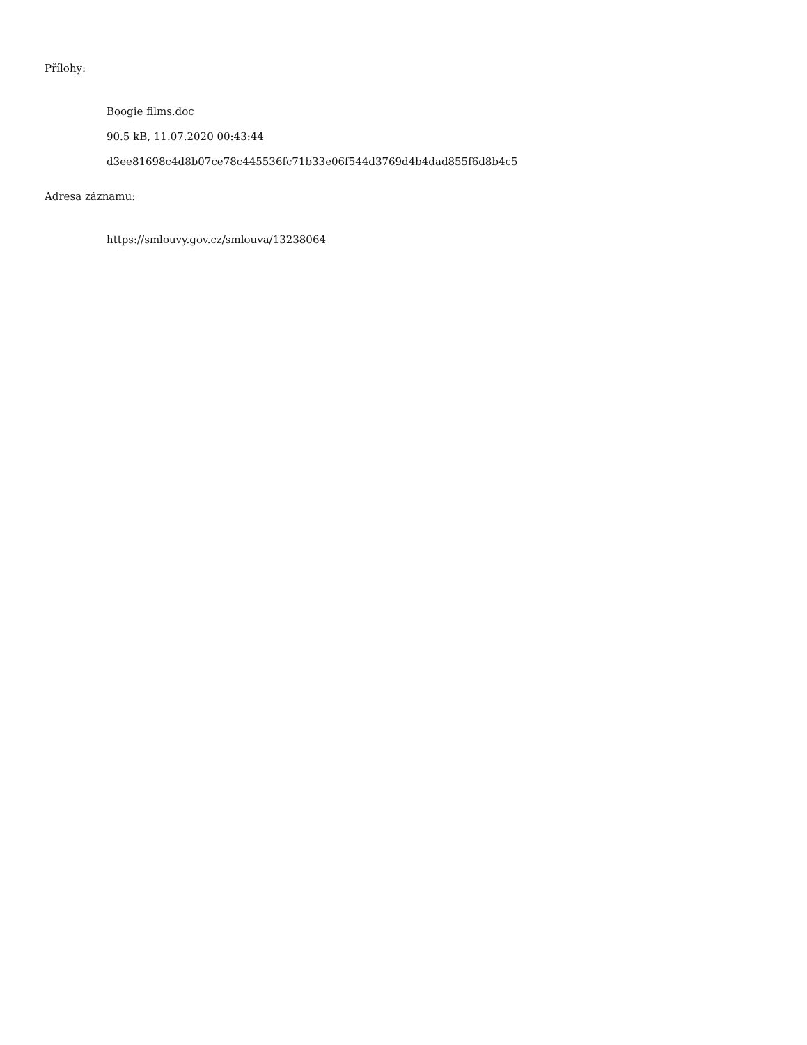Přílohy:
Boogie films.doc
90.5 kB, 11.07.2020 00:43:44
d3ee81698c4d8b07ce78c445536fc71b33e06f544d3769d4b4dad855f6d8b4c5
Adresa záznamu:
https://smlouvy.gov.cz/smlouva/13238064